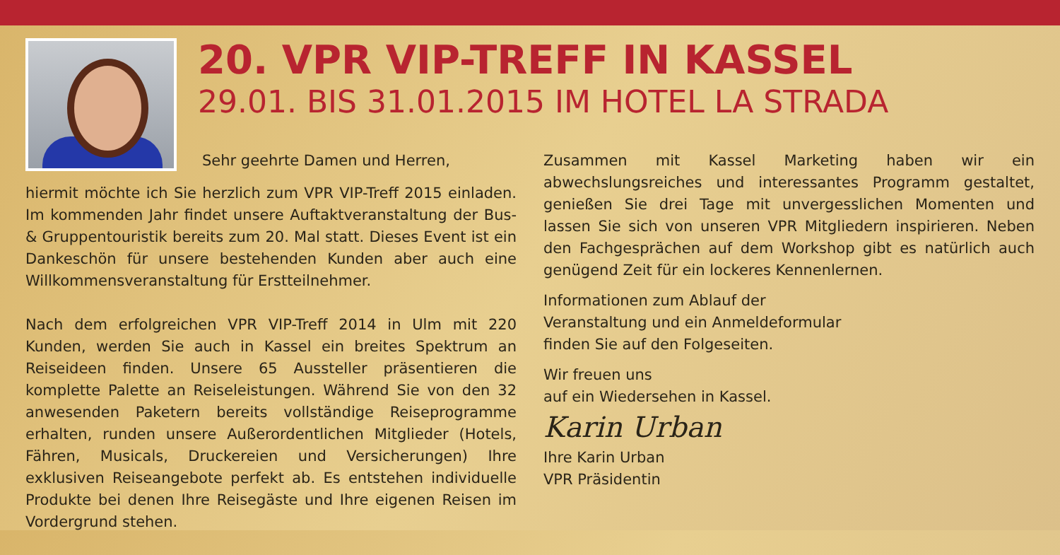20. VPR VIP-TREFF IN KASSEL
29.01. BIS 31.01.2015 IM HOTEL LA STRADA
Sehr geehrte Damen und Herren,
hiermit möchte ich Sie herzlich zum VPR VIP-Treff 2015 einladen. Im kommenden Jahr findet unsere Auftaktveranstaltung der Bus- & Gruppentouristik bereits zum 20. Mal statt. Dieses Event ist ein Dankeschön für unsere bestehenden Kunden aber auch eine Willkommensveranstaltung für Erstteilnehmer.
Nach dem erfolgreichen VPR VIP-Treff 2014 in Ulm mit 220 Kunden, werden Sie auch in Kassel ein breites Spektrum an Reiseideen finden. Unsere 65 Aussteller präsentieren die komplette Palette an Reiseleistungen. Während Sie von den 32 anwesenden Paketern bereits vollständige Reiseprogramme erhalten, runden unsere Außerordentlichen Mitglieder (Hotels, Fähren, Musicals, Druckereien und Versicherungen) Ihre exklusiven Reiseangebote perfekt ab. Es entstehen individuelle Produkte bei denen Ihre Reisegäste und Ihre eigenen Reisen im Vordergrund stehen.
Zusammen mit Kassel Marketing haben wir ein abwechslungsreiches und interessantes Programm gestaltet, genießen Sie drei Tage mit unvergesslichen Momenten und lassen Sie sich von unseren VPR Mitgliedern inspirieren. Neben den Fachgesprächen auf dem Workshop gibt es natürlich auch genügend Zeit für ein lockeres Kennenlernen.
Informationen zum Ablauf der Veranstaltung und ein Anmeldeformular finden Sie auf den Folgeseiten.
Wir freuen uns
auf ein Wiedersehen in Kassel.
Karin Urban
Ihre Karin Urban
VPR Präsidentin